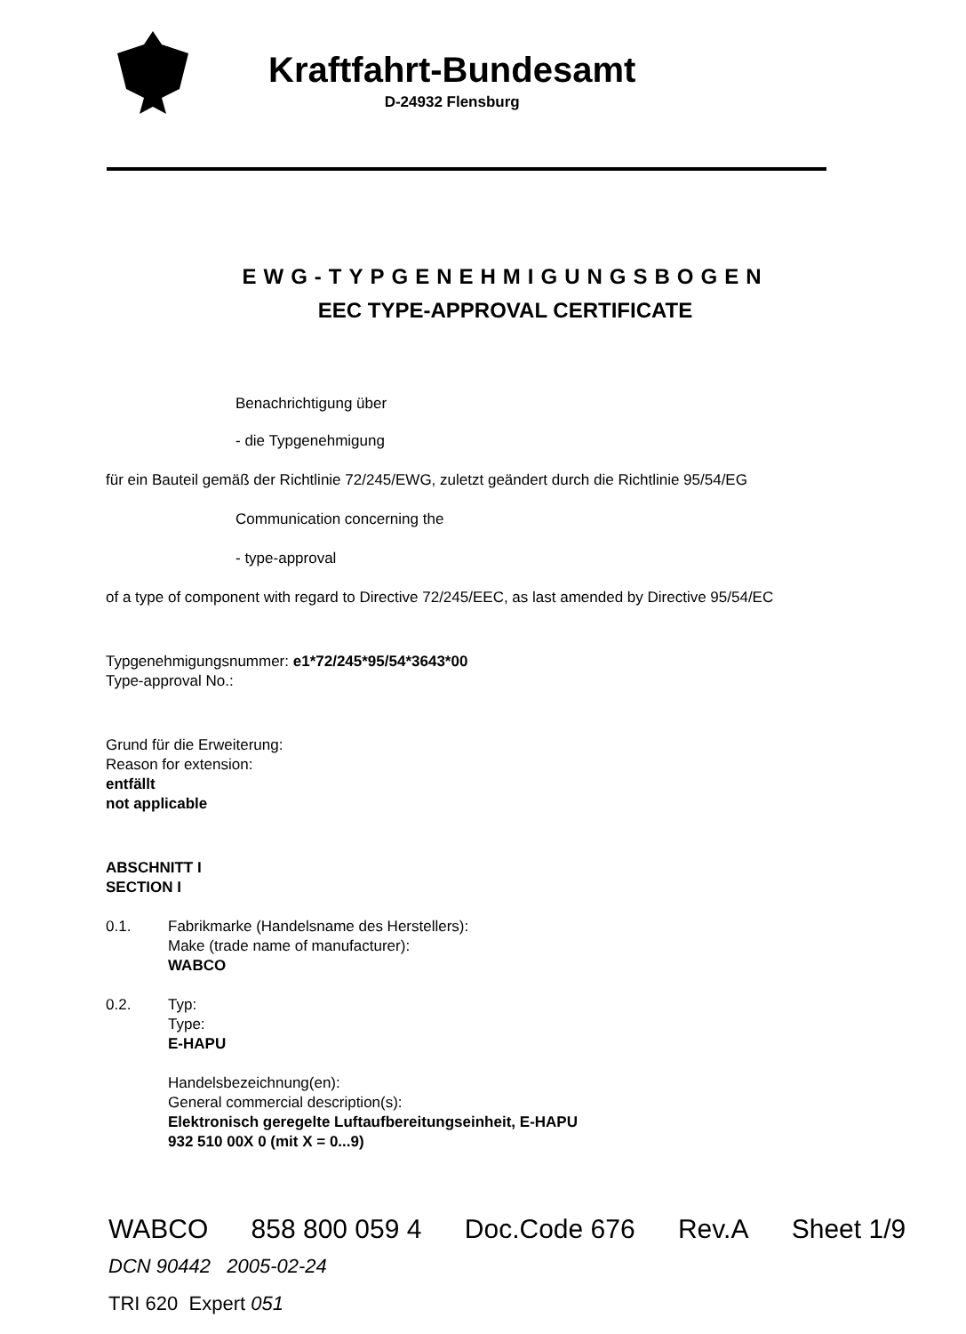Kraftfahrt-Bundesamt
D-24932 Flensburg
EWG-TYPGENEHMIGUNGSBOGEN
EEC TYPE-APPROVAL CERTIFICATE
Benachrichtigung über
- die Typgenehmigung
für ein Bauteil gemäß der Richtlinie 72/245/EWG, zuletzt geändert durch die Richtlinie 95/54/EG
Communication concerning the
- type-approval
of a type of component with regard to Directive 72/245/EEC, as last amended by Directive 95/54/EC
Typgenehmigungsnummer: e1*72/245*95/54*3643*00
Type-approval No.:
Grund für die Erweiterung:
Reason for extension:
entfällt
not applicable
ABSCHNITT I
SECTION I
0.1. Fabrikmarke (Handelsname des Herstellers):
Make (trade name of manufacturer):
WABCO
0.2. Typ:
Type:
E-HAPU
Handelsbezeichnung(en):
General commercial description(s):
Elektronisch geregelte Luftaufbereitungseinheit, E-HAPU
932 510 00X 0 (mit X = 0...9)
WABCO 858 800 059 4 Doc.Code 676 Rev.A Sheet 1/9
DCN 90442 2005-02-24
TRI 620 Expert 051